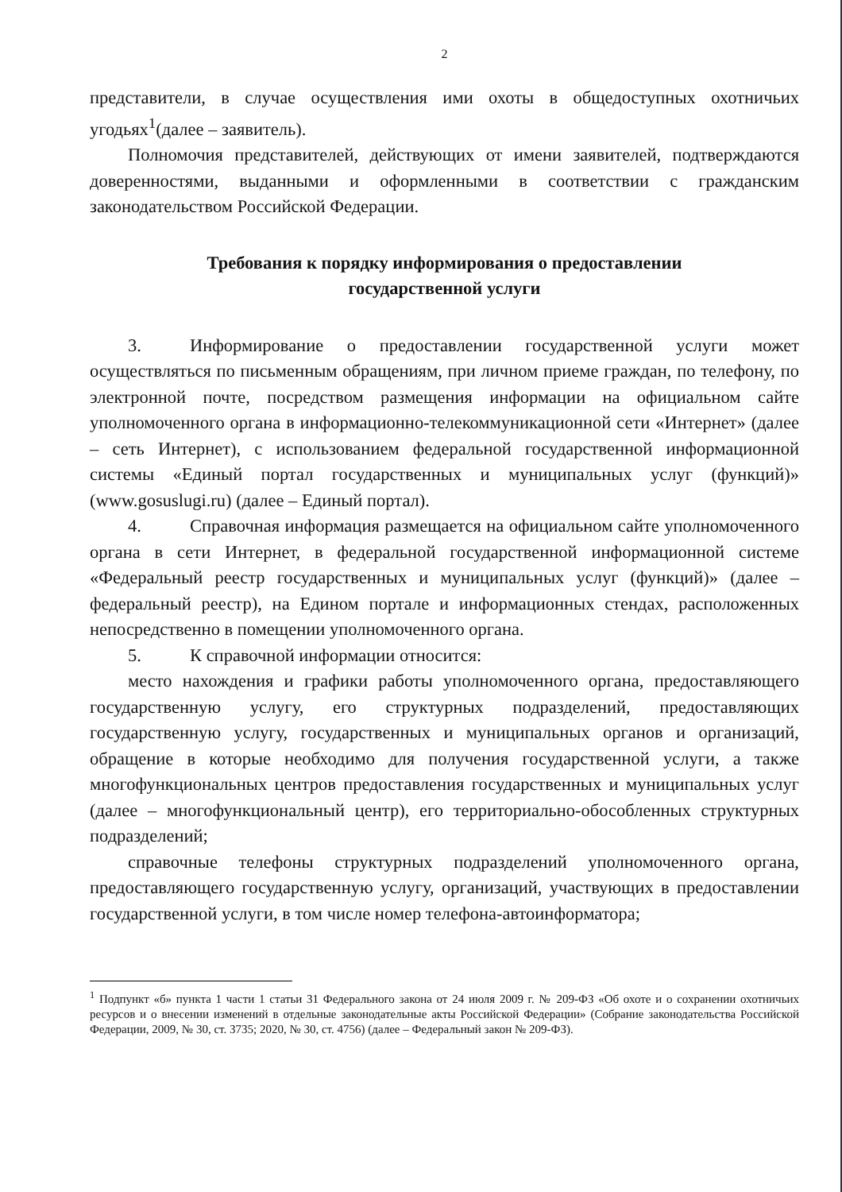2
представители, в случае осуществления ими охоты в общедоступных охотничьих угодьях<sup>1</sup>(далее – заявитель).
Полномочия представителей, действующих от имени заявителей, подтверждаются доверенностями, выданными и оформленными в соответствии с гражданским законодательством Российской Федерации.
Требования к порядку информирования о предоставлении
государственной услуги
3. Информирование о предоставлении государственной услуги может осуществляться по письменным обращениям, при личном приеме граждан, по телефону, по электронной почте, посредством размещения информации на официальном сайте уполномоченного органа в информационно-телекоммуникационной сети «Интернет» (далее – сеть Интернет), с использованием федеральной государственной информационной системы «Единый портал государственных и муниципальных услуг (функций)» (www.gosuslugi.ru) (далее – Единый портал).
4. Справочная информация размещается на официальном сайте уполномоченного органа в сети Интернет, в федеральной государственной информационной системе «Федеральный реестр государственных и муниципальных услуг (функций)» (далее – федеральный реестр), на Едином портале и информационных стендах, расположенных непосредственно в помещении уполномоченного органа.
5. К справочной информации относится:
место нахождения и графики работы уполномоченного органа, предоставляющего государственную услугу, его структурных подразделений, предоставляющих государственную услугу, государственных и муниципальных органов и организаций, обращение в которые необходимо для получения государственной услуги, а также многофункциональных центров предоставления государственных и муниципальных услуг (далее – многофункциональный центр), его территориально-обособленных структурных подразделений;
справочные телефоны структурных подразделений уполномоченного органа, предоставляющего государственную услугу, организаций, участвующих в предоставлении государственной услуги, в том числе номер телефона-автоинформатора;
<sup>1</sup> Подпункт «б» пункта 1 части 1 статьи 31 Федерального закона от 24 июля 2009 г. № 209-ФЗ «Об охоте и о сохранении охотничьих ресурсов и о внесении изменений в отдельные законодательные акты Российской Федерации» (Собрание законодательства Российской Федерации, 2009, № 30, ст. 3735; 2020, № 30, ст. 4756) (далее – Федеральный закон № 209-ФЗ).